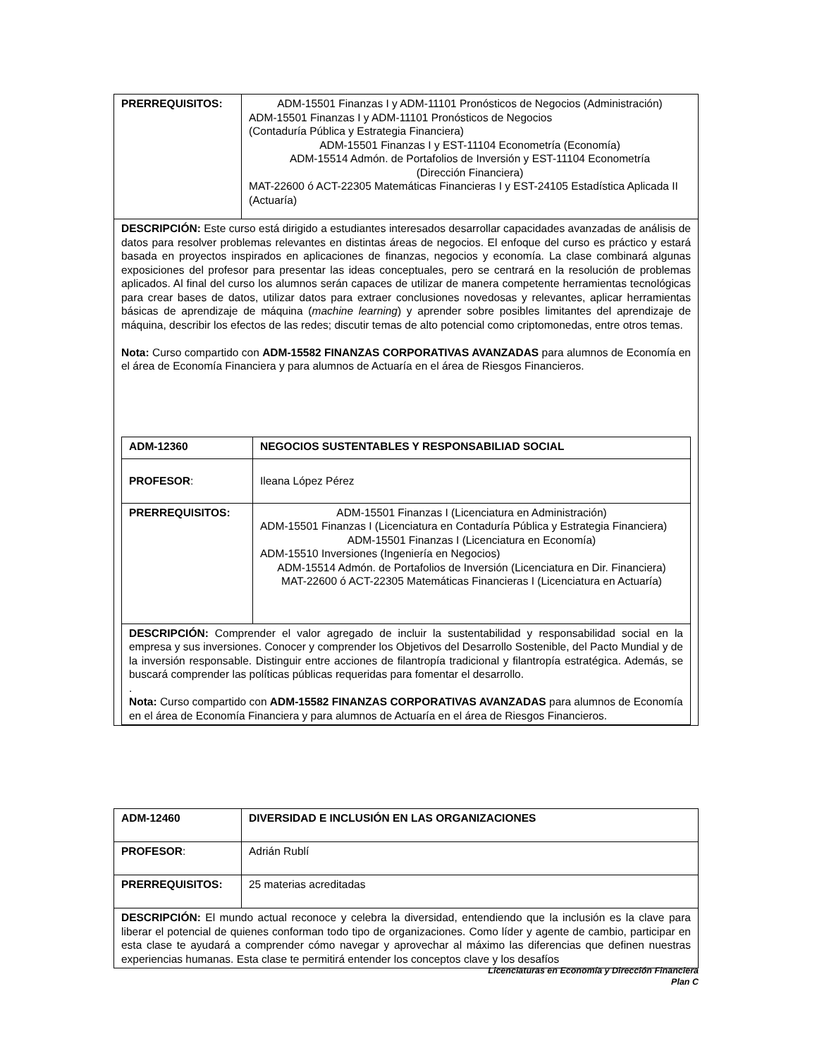| PRERREQUISITOS: | ADM-15501 Finanzas I y ADM-11101 Pronósticos de Negocios (Administración) ADM-15501 Finanzas I y ADM-11101 Pronósticos de Negocios (Contaduría Pública y Estrategia Financiera) ADM-15501 Finanzas I y EST-11104 Econometría (Economía) ADM-15514 Admón. de Portafolios de Inversión y EST-11104 Econometría (Dirección Financiera) MAT-22600 ó ACT-22305 Matemáticas Financieras I y EST-24105 Estadística Aplicada II (Actuaría) |
| DESCRIPCIÓN: Este curso está dirigido a estudiantes interesados desarrollar capacidades avanzadas de análisis de datos para resolver problemas relevantes en distintas áreas de negocios. El enfoque del curso es práctico y estará basada en proyectos inspirados en aplicaciones de finanzas, negocios y economía. La clase combinará algunas exposiciones del profesor para presentar las ideas conceptuales, pero se centrará en la resolución de problemas aplicados. Al final del curso los alumnos serán capaces de utilizar de manera competente herramientas tecnológicas para crear bases de datos, utilizar datos para extraer conclusiones novedosas y relevantes, aplicar herramientas básicas de aprendizaje de máquina ( machine learning ) y aprender sobre posibles limitantes del aprendizaje de máquina, describir los efectos de las redes; discutir temas de alto potencial como criptomonedas, entre otros temas. Nota: Curso compartido con ADM-15582 FINANZAS CORPORATIVAS AVANZADAS para alumnos de Economía en el área de Economía Financiera y para alumnos de Actuaría en el área de Riesgos Financieros. / ADM-12360 / NEGOCIOS SUSTENTABLES Y RESPONSABILIAD SOCIAL / / PROFESOR : / Ileana López Pérez / / PRERREQUISITOS: / ADM-15501 Finanzas I (Licenciatura en Administración) ADM-15501 Finanzas I (Licenciatura en Contaduría Pública y Estrategia Financiera) ADM-15501 Finanzas I (Licenciatura en Economía) ADM-15510 Inversiones (Ingeniería en Negocios) ADM-15514 Admón. de Portafolios de Inversión (Licenciatura en Dir. Financiera) MAT-22600 ó ACT-22305 Matemáticas Financieras I (Licenciatura en Actuaría) / / DESCRIPCIÓN: Comprender el valor agregado de incluir la sustentabilidad y responsabilidad social en la empresa y sus inversiones. Conocer y comprender los Objetivos del Desarrollo Sostenible, del Pacto Mundial y de la inversión responsable. Distinguir entre acciones de filantropía tradicional y filantropía estratégica. Además, se buscará comprender las políticas públicas requeridas para fomentar el desarrollo. . Nota: Curso compartido con ADM-15582 FINANZAS CORPORATIVAS AVANZADAS para alumnos de Economía en el área de Economía Financiera y para alumnos de Actuaría en el área de Riesgos Financieros. / / | |
| ADM-12460 | DIVERSIDAD E INCLUSIÓN EN LAS ORGANIZACIONES |
| PROFESOR : | Adrián Rublí |
| PRERREQUISITOS: | 25 materias acreditadas |
| DESCRIPCIÓN: El mundo actual reconoce y celebra la diversidad, entendiendo que la inclusión es la clave para liberar el potencial de quienes conforman todo tipo de organizaciones. Como líder y agente de cambio, participar en esta clase te ayudará a comprender cómo navegar y aprovechar al máximo las diferencias que definen nuestras experiencias humanas. Esta clase te permitirá entender los conceptos clave y los desafíos | |
Licenciaturas en Economía y Dirección Financiera
Plan C